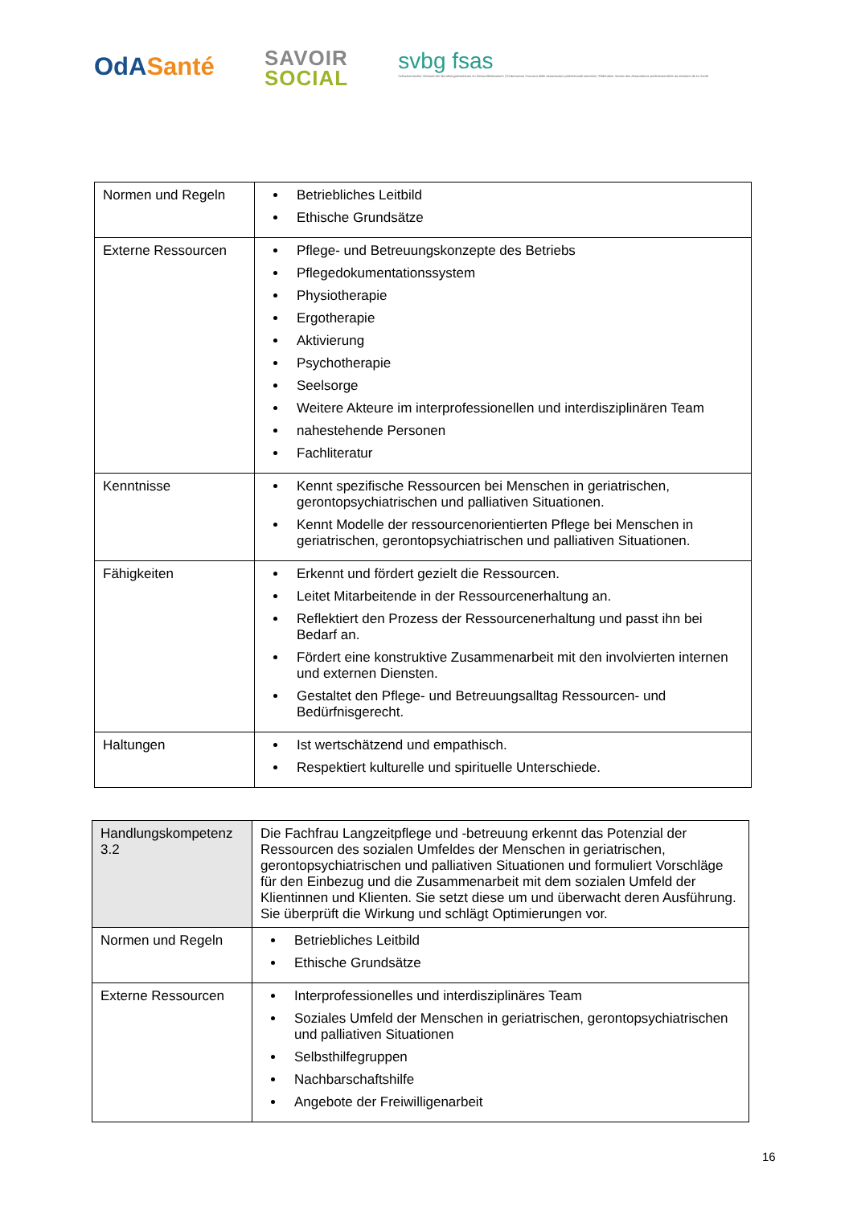OdASanté
SAVOIR
SOCIAL
svbg fsas
Schweizerischer Verband der Berufsorganisationen im Gesundheitswesen | Federazione Svizzera delle Associazioni professionali sanitarie | Fédération Suisse des Associations professionnelles du domaine de la Santé
| Normen und Regeln | Betriebliches Leitbild Ethische Grundsätze |
| Externe Ressourcen | Pflege- und Betreuungskonzepte des Betriebs Pflegedokumentationssystem Physiotherapie Ergotherapie Aktivierung Psychotherapie Seelsorge Weitere Akteure im interprofessionellen und interdisziplinären Team nahestehende Personen Fachliteratur |
| Kenntnisse | Kennt spezifische Ressourcen bei Menschen in geriatrischen, gerontopsychiatrischen und palliativen Situationen. Kennt Modelle der ressourcenorientierten Pflege bei Menschen in geriatrischen, gerontopsychiatrischen und palliativen Situationen. |
| Fähigkeiten | Erkennt und fördert gezielt die Ressourcen. Leitet Mitarbeitende in der Ressourcenerhaltung an. Reflektiert den Prozess der Ressourcenerhaltung und passt ihn bei Bedarf an. Fördert eine konstruktive Zusammenarbeit mit den involvierten internen und externen Diensten. Gestaltet den Pflege- und Betreuungsalltag Ressourcen- und Bedürfnisgerecht. |
| Haltungen | Ist wertschätzend und empathisch. Respektiert kulturelle und spirituelle Unterschiede. |
| Handlungskompetenz 3.2 | Die Fachfrau Langzeitpflege und -betreuung erkennt das Potenzial der Ressourcen des sozialen Umfeldes der Menschen in geriatrischen, gerontopsychiatrischen und palliativen Situationen und formuliert Vorschläge für den Einbezug und die Zusammenarbeit mit dem sozialen Umfeld der Klientinnen und Klienten. Sie setzt diese um und überwacht deren Ausführung. Sie überprüft die Wirkung und schlägt Optimierungen vor. |
| Normen und Regeln | Betriebliches Leitbild Ethische Grundsätze |
| Externe Ressourcen | Interprofessionelles und interdisziplinäres Team Soziales Umfeld der Menschen in geriatrischen, gerontopsychiatrischen und palliativen Situationen Selbsthilfegruppen Nachbarschaftshilfe Angebote der Freiwilligenarbeit |
16